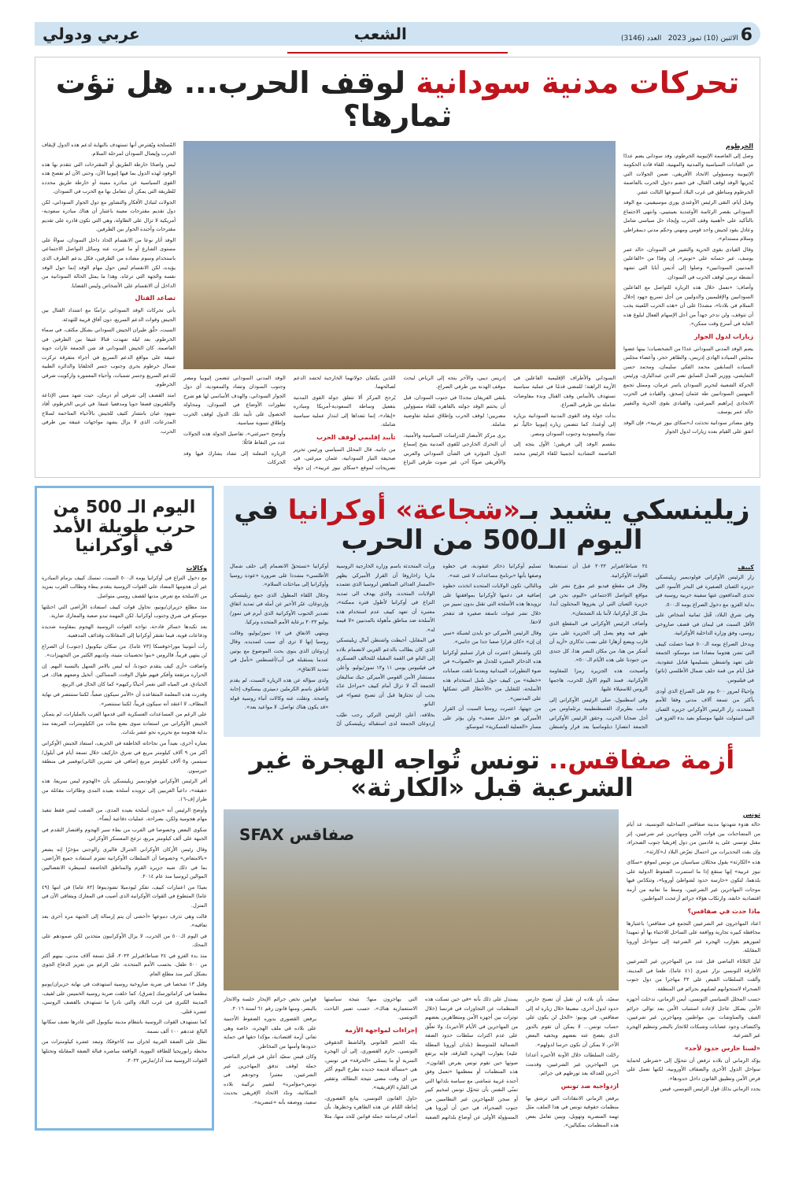6 الاثنين (10) تموز 2023 العدد (3146)
الشعب عربي ودولي
تحركات مدنية سودانية لوقف الحرب... هل تؤت ثمارها؟
الخرطوم
وصل إلى العاصمة الإثيوبية الخرطوم، وفد سوداني يضم عددًا من القيادات السياسية والمدنية والمهنية، للقاء قادة الحكومة الإثيوبية ومسؤولي الاتحاد الأفريقي، ضمن الجولات التي يُجريها الوفد لوقف القتال، في خضم دخول الحرب بالعاصمة الخرطوم ومناطق في غرب البلاد أسبوعها الثالث عشر.
وقبل أيام، التقى الرئيس الأوغندي يوري موسيفيني، مع الوفد السوداني بقصر الرئاسة الأوغندية بعينتيبي، وانتهى الاجتماع بالتأكيد على «أهمية وقف الحرب وإيجاد حل سياسي شامل وعادل يقود لجيش واحد قومي ومهني وحكم مدني ديمقراطي وسلام مستدام».
وقال القيادي بقوى الحرية والتغيير في السودان، خالد عمر يوسف، عبر حسابه على «تويتر»، إن وفدًا من «الفاعلين المدنيين السودانيين» وصلوا إلى أديس أبابا التي تشهد أنشطة ترمي لوقف الحرب في السودان.
وأضاف: «نعمل خلال هذه الزيارة للتواصل مع الفاعلين السودانيين والإقليميين والدوليين من أجل تسريع جهود إحلال السلام في بلادنا»، مشددًا على أن «هذه الحرب اللعينة يجب أن تتوقف، ولن ندخر جهداً من أجل الإسهام الفعال لبلوغ هذه الغاية في أسرع وقت ممكن».
زيارات لدول الجوار
يضم الوفد المدني السوداني عددًا من الشخصيات؛ بينها عضوا مجلس السيادة الهادي إدريس، والطاهر حجر، وأعضاء مجلس السيادة السابقين محمد الفكي سليمان، ومحمد حسن التعايشي، ووزير العدل السابق نصر الدين عبدالباري، ورئيس الحركة الشعبية لتحرير السودان ياسر عرمان، وممثل تجمع المهنيين السودانيين طه عثمان إسحق، والقيادة في الحزب الاتحادي إبراهيم الميرغني، والقيادي بقوى الحرية والتغيير خالد عمر يوسف.
وفق مصادر سودانية تحدثت لـ«سكاي نيوز عربية»، فإن الوفد اتفق على القيام بعدة زيارات لدول الجوار
السوداني والأطراف الإقليمية الفاعلين في الأزمة الراهنة؛ للمضي قدمًا في عملية سياسية تستهدف بالأساس وقف القتال وبدء مفاوضات شاملة بين طرفي الصراع.
بدأت جولة وفد القوى المدنية السودانية بزيارة إلى أوغندا، كما تتضمن زيارة إثيوبيا حالياً، ثم تشاد والسعودية وجنوب السودان ومصر.
ينقسم الوفد إلى فريقين؛ الأول يتجه إلى العاصمة التشادية أنجمينا للقاء الرئيس محمد إدريس ديبي، والآخر يتجه إلى الرياض لبحث موقف الهدنة بين طرفي الصراع.
يلتقي الفريقان مجددًا في جنوب السودان، قبل أن يختتم الوفد جولته بالقاهرة للقاء مسؤولين مصريين؛ لوقف الحرب وإطلاق عملية تفاوضية شاملة.
يرى مركز الأمصار للدراسات السياسية والأمنية، أن التحرك الخارجي للقوى المدنية يتيح إسماع الدول المؤثرة في الشأن السوداني والعربي والأفريقي صوتًا آخر، غير صوت طرفي النزاع اللذين يكثفان جولاتهما الخارجية لحشد الدعم لصالحهما.
يُرجح المركز ألا تتعلق جولة القوى المدنية بتفعيل وساطة السعودية-أمريكا ومبادرة «إيقاد»، إنما تتعداها إلى ابتدار عملية سياسية شاملة.
تأييد إقليمي لوقف الحرب
من جانبه، قال المحلل السياسي ورئيس تحرير صحيفة التيار السودانية، عثمان ميرغني، في تصريحات لموقع «سكاي نيوز عربية»، إن جولة الوفد المدني السوداني تتضمن إثيوبيا ومصر وجنوب السودان وتشاد والسعودية، أي دول الجوار السوداني، والهدف الأساسي لها هو شرح تطورات الأوضاع في السودان، ومحاولة الحصول على تأييد تلك الدول لوقف الحرب وإطلاق تسوية سياسية.
وأوضح «ميرغني»، تفاصيل الجولة هذه الجولات عدد من النقاط قائلًا:
الزيارة المعلنة إلى تشاد يشارك فيها وفد الحركات
المُسلحة ويُفترض أنها تستهدف بالنهاية لدعم هذه الدول لإيقاف الحرب وإيصال السودان لمرحلة السلام.
ليس واضحًا خارطة الطريق أو المقترحات التي تتقدم بها هذه الوفود لهذه الدول بما فيها إثيوبيا الآن، وحتى الآن لم تفصح هذه القوى السياسية عن مبادرة معينة أو خارطة طريق محددة للطريقة التي يمكن أن تتعامل بها مع الحرب في السودان.
الجولات لتبادل الأفكار والتشاور مع دول الجوار السوداني، لكن دول تقديم مقترحات معينة باعتبار أن هناك مبادرة سعودية-أمريكية لا تزال على الطاولة، وهي التي تكون قادرة على تقديم مقترحات وأجندة الحوار بين الطرفين.
الوفد أثار نوعا من الانقسام الحاد داخل السودان، سواءً على مستوى الشارع أو ما عبرت عنه وسائل التواصل الاجتماعي باستخدام وسوم مضادة من الطرفين، فكل يدعم الطرف الذي يؤيده، لكن الانقسام ليس حول مهام الوفد إنما حول الوفد نفسه والجهة التي ترعاه، وهذا ما يمثل الحالة السودانية من الداخل أن الانقسام على الأشخاص وليس القضايا.
تصاعد القتال
يأتي تحركات الوفد السوداني تزامنًا مع اشتداد القتال بين الجيش وقوات الدعم السريع، دون آفاق قريبة للتهدئة.
السبت، حلّق طيران الجيش السوداني بشكل مكثف، في سماء الخرطوم، بعد ليلة شهدت قتالا عنيفا بين الطرفين في العاصمة. كان الجيش السوداني قد شن الجمعة غارات جوية عنيفة على مواقع الدعم السريع في أجزاء متفرقة تركزت شمال خرطوم بحري وجنوب جسر الحلفايا والدائرة الطبية للدعم السريع وجسر شمبات، وأحياء المعمورة واركويت شرقي الخرطوم.
امتد القصف إلى شرقي أم درمان، حيث شهد مبنى الإذاعة والتلفزيون قصفا جويا ومدفعيا عنيفا. في غربي الخرطوم، أفاد شهود عيان بانتشار كثيف للجيش بالأحياء المتاخمة لسلاح المدرعات، الذي لا يزال يشهد مواجهات عنيفة بين طرفي الحرب.
زيلينسكي يشيد بـ«شجاعة» أوكرانيا في اليوم الـ500 من الحرب
كييف
زار الرئيس الأوكراني فولوديمير زيلينسكي جزيرة الثعبان الصغيرة في البحر الأسود التي تحدى المدافعون عنها سفينة حربية روسية في بداية الغزو، مع دخول الصراع يومه الـ٥٠٠.
وفي شرق البلاد، قُتل ثمانية أشخاص على الأقل السبت في ليمان في قصف صاروخي روسي، وفق وزارة الداخلية الأوكرانية.
ويدخل الصراع يومه الـ٥٠٠ فيما حصلت كييف التي تشن هجوما مضادا ضد موسكو، الجمعة على تعهد واشنطن بتسليمها قنابل عنقودية، قبل أيام من قمة حلف شمال الأطلسي (ناتو) في فيلنيوس.
وإحياءً لمرور ٥٠٠ يوم على الصراع الذي أودى بأكثر من تسعة آلاف مدني وفقا للأمم المتحدة، زار الرئيس الأوكراني جزيرة الثعبان التي استولت عليها موسكو بعيد بدء الغزو في ٢٤ شباط/فبراير ٢٠٢٢ قبل أن تستعيدها القوات الأوكرانية.
وقال في مقطع فيديو غير مؤرخ نشر على مواقع التواصل الاجتماعي «اليوم، نحن في جزيرة الثعبان التي لن يغزوها المحتلون أبدا، مثل كل أوكرانيا، لأننا بلد الشجعان».
وأضاف الرئيس الأوكراني في المقطع الذي ظهر فيه وهو يصل إلى الجزيرة على متن قارب ويضع أزهارا على نصب تذكاري «أريد أن أشكر من هنا، من مكان النصر هذا، كل جندي من جنودنا على هذه الأيام الـ٥٠٠».
وأصبحت هذه الجزيرة رمزا للمقاومة الأوكرانية. فمنذ اليوم الاول للحرب، هاجمها الروس للاستيلاء عليها.
وفي اسطنبول، صلى الرئيس الأوكراني إلى جانب بطريرك القسطنطينية برثلماوس من أجل ضحايا الحرب. وحقق الرئيس الأوكراني الجمعة انتصارا دبلوماسيا بعد قرار واشنطن تسليم أوكرانيا ذخائر عنقودية، في خطوة وصفها بأنها «برنامج مساعدات لا غنى عنه».
وبالتالي، تكون الولايات المتحدة اتخذت خطوة إضافية في دعمها لأوكرانيا بموافقتها على تزويدها هذه الأسلحة التي تقتل بدون تمييز من خلال نشر عبوات ناسفة صغيرة قد تنفجر لاحقا.
وقال الرئيس الأميركي جو بايدن لشبكة «سي إن إن» «كان قرارا صعبا جدا من جانبي».
لكن واشنطن اعتبرت أن قرار تسليم أوكرانيا هذه الذخائر المثيرة للجدل هو «الصواب» في ضوء التطورات الميدانية وبعدما تلقت ضمانات «خطية» من كييف حول سُبل استخدام هذه الأسلحة، للتقليل من «الأخطار التي تشكلها على المدنيين».
من جهتها، اعتبرت روسيا السبت أن القرار الأميركي هو «دليل ضعف» ولن يؤثر على مسار «العملية العسكرية» لموسكو.
ورأت المتحدثة باسم وزارة الخارجية الروسية ماريا زاخاروفا أن القرار الأميركي يظهر «المسار العدائي المناهض لروسيا الذي تعتمده الولايات المتحدة، والذي يهدف الى تمديد النزاع في أوكرانيا لأطول فترة ممكنة»، معتبرة أن تعهد كييف عدم استخدام هذه الأسلحة ضد مناطق مأهولة بالمدنيين «لا قيمة له».
في المقابل، أحبطت واشنطن آمال زيلينسكي الذي كان يطالب بالدعم الغربي لانضمام بلاده إلى الناتو في القمة المقبلة للتحالف العسكري في فيلنيوس يومي ١١ و١٢ تموز/يوليو. وأعلن مستشار الأمن القومي الأميركي جيك ساليفان الجمعة أنّه لا تزال أمام كييف «مراحل عدّة يجب أن تجتازها قبل أن تصبح عضوا» في الناتو.
بخلافه، أعلن الرئيس التركي رجب طيّب إردوغان الجمعة لدى استقباله زيلينسكي أنّ أوكرانيا «تستحقّ الانضمام إلى حلف شمال الأطلسي» مشددا على ضرورة «عودة روسيا وأوكرانيا إلى مباحثات السلام».
وخلال اللقاء المطول الذي جمع زيلينسكي وإردوغان، عبّر الأخير عن أمله في تمديد اتفاق تصدير الحبوب الأوكرانية الذي أبرم في تموز/يوليو ٢٠٢٢ برعاية الأمم المتحدة وتركيا.
وينتهي الاتفاق في ١٧ تموز/يوليو، وقالت روسيا إنها لا ترى أي سبب لتمديده. وقال إردوغان الذي ينوي بحث الموضوع مع بوتين عندما يستقبله في آب/أغسطس «نأمل في تمديد الاتفاق».
ولدى سؤاله عن هذه الزيارة السبت، لم يقدم الناطق باسم الكرملين دميتري بيسكوف إجابة واضحة. ونقلت عنه وكالات أنباء روسية قوله «قد يكون هناك تواصل. لا مواعيد بعد».
أزمة صفاقس.. تونس تُواجه الهجرة غير الشرعية قبل «الكارثة»
تونس
حالة هدوء شهدتها مدينة صفاقس الساحلية التونسية، عد أيام من المشاحنات بين قوات الأمن ومهاجرين غير شرعيين، إثر مقتل تونسي على يد قادمين من دول إفريقيا جنوب الصحراء، وإن بقت التحذيرات من احتمال تعرّض البلاد لـ«كارثة».
هذه «الكارثة» يقول محللان سياسيان من تونس لموقع «سكاي نيوز عربية» إنها ستقع إذا ما استمرت الضغوط الدولية على بلدهما، لتكون «حارسة حدود لشواطئ أوروبا»، وتتكدّس فيها موجات المهاجرين غير الشرعيين، وسط ما تعانيه من أزمة اقتصادية خانقة، وارتكاب هؤلاء جرائم أزعجت المواطنين.
ماذا حدث في صفاقس؟
اعتاد المهاجرون غير الشرعيين التجمع في صفاقس؛ باعتبارها محافظة كبيرة تجارية وواقعة على الساحل للاختباء بها أو تمهيدا لعبورهم بقوارب الهجرة غير الشرعية إلى سواحل أوروبا المقابلة.
ليل الثلاثاء الماضي قتل عدد من المهاجرين غير الشرعيين الأفارقة التونسي نزار عمري (٤١ عاما)، طعنا في المدينة، وألقت السلطات القبض على ٢٢ مهاجرا من دول جنوب الصحراء لاستجوابهم لصلتهم بجرائم في المنطقة.
حسب المحلل السياسي التونسي، أيمن الزماني، تدخلت أجهزة الأمن بشكل عاجل لإعادة استتباب الأمن بعد توالي جرائم العنف والمناوشات بين مواطنين ومهاجرين غير شرعيين، واكتشاف وجود عصابات وشبكات للاتجار بالبشر وتنظيم الهجرة غير الشرعية.
«لسنا حارس حدود لأحد»
يؤكد الزماني أن بلاده ترفض أن تتحوّل إلى «شرطي لحماية سواحل الدول الأخرى والضفاف الأوروبية، لكنها تعمل على فرض الأمن وتطبيق القانون داخل حدودها».
يجدد الزماني بذلك قول الرئيس التونسي، قيس
صفاقس SFAX
سعيّد، بأن بلاده لن تقبل أن تصبح حارس حدود لدول أخرى، مضيفا خلال زيارة له إلى صفاقس، في يونيو: «الحل لن يكون على حساب تونس... لا يمكن أن تقوم بالدور الذي يفصح عنه بعضهم ويخفيه البعض الآخر، لا يمكن أن نكون حرسا لدولهم».
رحّلت السلطات خلال الآونة الأخيرة أعدادا من المهاجرين غير الشرعيين، وقدمت آخرين للعدالة بعد تورطهم في جرائم.
ازدواجية ضد تونس
يرفض الزماني الانتقادات التي ترشق بها منظمات حقوقية تونس في هذا الملف، مثل تهمة العنصرية وتهويل، ويبين تعامل بعض هذه المنظمات بمكيالين».
يستدل على ذلك بأنه «في حين تسكت هذه المنظمات عن التجاوزات في فرنسا (خلال توترات بين أجهزة الأمن ومتظاهرين بعضهم من المهاجرين في الأيام الأخيرة)، ولا تعلّق على عدم اكتراث سلطات حدود الضفة الشمالية للمتوسط (بلدان أوروبا المطلة عليه) بقوارب الهجرة الغارقة، فإنه يرتفع صوتها حين تقوم تونس بفرض القانون». هذه المنظمات أو معظمها «تعمل وفق أجندة غربية تتماشى مع سياسة بلدانها التي تمنّي النفس بأن تتحوّل تونس لمخيم كبير أو سجن للمهاجرين غير النظاميين من جنوب الصحراء، في حين أن أوروبا هي المسؤولة الأولى عن أوضاع بلدانهم الصعبة التي يهاجرون منها؛ نتيجة سياستها الاستعمارية هناك»، حسب تعبير الباحث التونسي.
إجراءات لمواجهة الأزمة
ينبّه الخبير القانوني والناشط الحقوقي التونسي، حازم القصوري، إلى أن الهجرة السرية أو ما يسمّى «الحرقة» في تونس، هي «مسألة قديمة جديدة تطرح اليوم أكثر من أي وقت مضى نتيجة البطالة، وتفقير في القارة الإفريقية».
حاول القانون التونسي، يتابع القصوري، إماطة اللثام عن هذه الظاهرة وخطرها، بأن أضاف لترسانته جملة قوانين للحد منها، مثلا قوانين تخص جرائم الإبحار خلسة والاتجار بالبشر، ومنها قانون رقم ٦١ لسنة ٢٠١٦.
يرفض القصوري بدوره الضغوط الأجنبية على بلاده في ملف الهجرة، خاصة وهي تعاني أزمة اقتصادية، مؤكدا حقها في حماية حدودها وأمنها من المخاطر.
وكان قيس سعيّد أعلن في فبراير الماضي حملة لوقف تدفق المهاجرين غير الشرعيين، معتبرا وجودهم في تونس«مؤامرة» لتغيير تركيبة بلاده السكانية، وندّد الاتحاد الإفريقي بحديث سعيد، ووصفه بأنه «عنصرية».
اليوم الـ 500 من حرب طويلة الأمد في أوكرانيا
وكالات
مع دخول النزاع في أوكرانيا يومه الـ٥٠٠ السبت، تمسك كييف بزمام المبادرة غير أن هجومها المضاد على القوات الروسية يتقدم ببطء وتطالب الغرب بمزيد من الاسلحة مع تعرض مدنها لقصف روسي متواصل.
منذ مطلع حزيران/يونيو، تحاول قوات كييف استعادة الأراضي التي احتلتها موسكو في شرق وجنوب أوكرانيا. لكن المهمة تبدو صعبة والمعارك ضارية.
بعد تكبدها خسائر فادحة، تواجه القوات الروسية الهجوم بمقاومة شديدة ودفاعات قوية، فيما تفتقر أوكرانيا إلى المقاتلات وقذائف المدفعية.
رأت أنتونينا موراخوفسكا (٧٣ عاما)، من سكان نيكوبول (جنوب) أن الصراع لن ينتهي قريباً، فالروس «بنوا تحصينات متينة، ولديهم الكثير من التجهيزات».
واضافت «أرى كيف يتقدم جنودنا، أنه ليس بالامر السهل بالنسبة اليهم. إن الحرارة مرتفعة وأفكر فيهم طوال الوقت، المساكين. أتخيل وضعهم هناك، في الخنادق، في المياه التي تغمر أحيانًا ركبهم» كما كان الحال في الربيع.
وقدرت هذه المعلمة المتقاعدة أن «الأمر سيكون صعباً، لكننا سننتصر في نهاية المطاف. لا اعتقد أنه سيكون قريباً، لكننا سننتصر».
على الرغم من المساعدات العسكرية التي قدمها الغرب بالمليارات، لم يتمكن الجيش الأوكراني من استعادة سوى بضع مئات من الكيلومترات المربعة منذ بداية هجومه مع تحريره نحو عشر بلدات.
بعبارة أخرى، بعيداً من نجاحاته الخاطفة في الخريف، استعاد الجيش الأوكراني أكثر من ٩ آلاف كيلومتر مربع في شرق خاركيف خلال تسعة أيام في أيلول/سبتمبر، و٥ آلاف كيلومتر مربع إضافي في تشرين الثاني/نوفمبر في منطقة خيرسون.
أقر الرئيس الأوكراني فولوديمير زيلينسكي بأن «الهجوم ليس سريعا، هذه حقيقة»، داعياً الغربيين إلى تزويده أسلحة بعيدة المدى وطائرات مقاتلة من طراز إف-١٦.
وأوضح الرئيس أنه «بدون أسلحة بعيدة المدى، من الصعب ليس فقط تنفيذ مهام هجومية ولكن، بصراحة، عمليات دفاعية أيضاً».
شكوى البعض وخصوصا في الغرب من بطء سير الهجوم واقتصار التقدم في الجبهة على ألف كيلومتر مربع، تزعج المعسكر الأوكراني.
وقال رئيس الأركان الأوكراني الجنرال فاليري زالوجني مؤخرًا إنه يشعر «بالامتعاض» وخصوصا أن السلطات الأوكرانية تعتزم استعادة جميع الأراضي، بما في ذلك شبه جزيرة القرم والمناطق الخاضعة لسيطرة الانفصاليين الموالين لروسيا منذ عام ٢٠١٤.
بعيدًا من اعتبارات كييف، تفكر ليودميلا تشودينوفا (٨٢ عاما) في ابنها (٤٩ عاما) المتطوع في القوات الأوكرانية الذي أصيب في المعارك ويتعافى الآن في المنزل.
قالت وهي تذرف دموعها «أخشى أن يتم إرساله إلى الجبهة مرة أخرى بعد تعافيه».
في اليوم الـ٥٠٠ من الحرب، لا يزال الأوكرانيون متحدين لكن صمودهم على المحك.
منذ بدء الغزو في ٢٤ شباط/فبراير ٢٠٢٢، قُتل تسعة آلاف مدني، بينهم أكثر من ٥٠٠ طفل، بحسب الأمم المتحدة، على الرغم من تعزيز الدفاع الجوي بشكل كبير منذ مطلع العام.
وقتل ١٣ شخصا في ضربة صاروخية روسية استهدفت في نهاية حزيران/يونيو مطعما في كراماتورسك (شرق). كما خلفت ضربة روسية الخميس على لفيف، المدينة الكبرى في غرب البلاد والتي نادرا ما تستهدف بالقصف الروسي، عشرة قتلى.
كما تستهدف القوات الروسية بانتظام مدينة نيكوبول التي غادرها نصف سكانها البالغ عددهم ١٠٠ ألف نسمة.
تطل على الضفة الغربية لخزان سد كاخوفكا، وتبعد عشرة كيلومترات من محطة زابوريجيا للطاقة النووية، الواقعة مباشرة قبالة الضفة المقابلة وتحتلها القوات الروسية منذ آذار/مارس ٢٠٢٢.